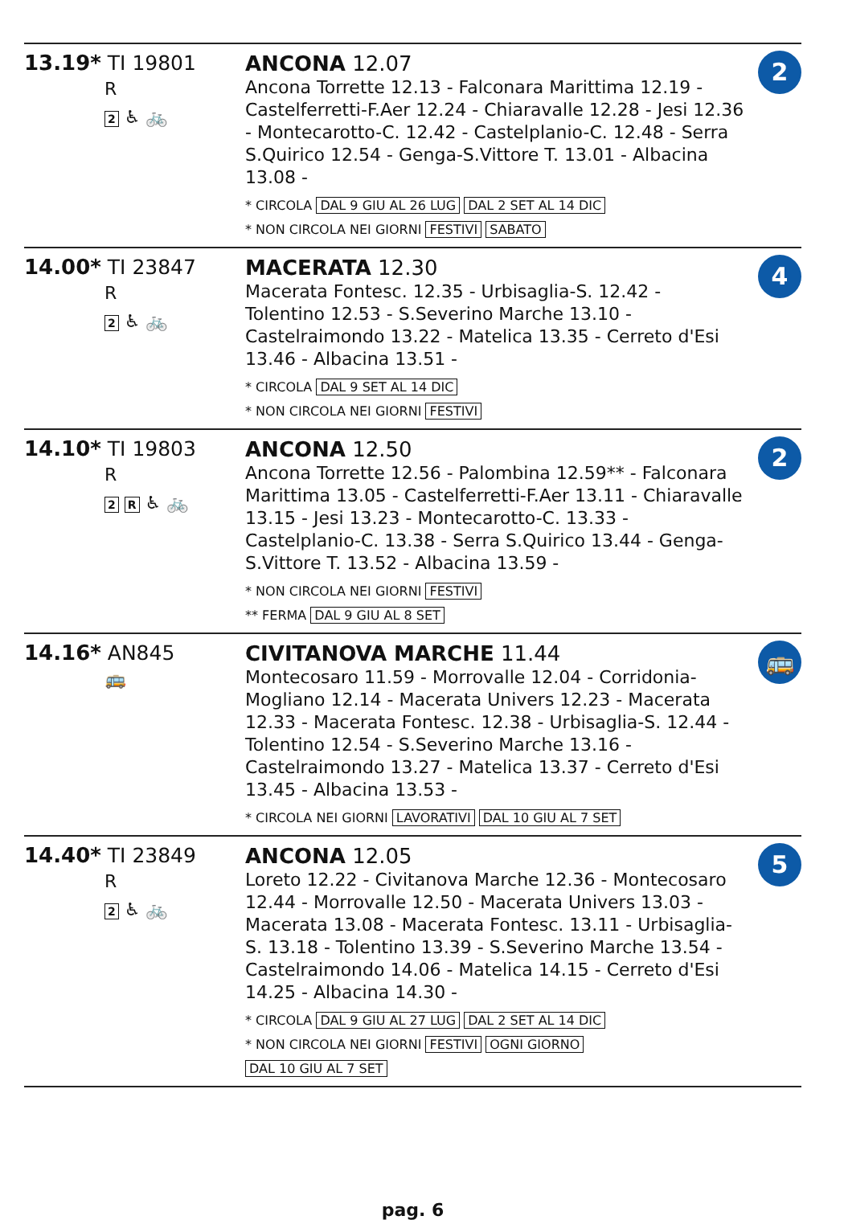| 13.19* TI 19801 R 2 ♿ 🚲 | ANCONA 12.07 Ancona Torrette 12.13 - Falconara Marittima 12.19 - Castelferretti-F.Aer 12.24 - Chiaravalle 12.28 - Jesi 12.36 - Montecarotto-C. 12.42 - Castelplanio-C. 12.48 - Serra S.Quirico 12.54 - Genga-S.Vittore T. 13.01 - Albacina 13.08 - * CIRCOLA DAL 9 GIU AL 26 LUG DAL 2 SET AL 14 DIC * NON CIRCOLA NEI GIORNI FESTIVI SABATO | 2 |
| 14.00* TI 23847 R 2 ♿ 🚲 | MACERATA 12.30 Macerata Fontesc. 12.35 - Urbisaglia-S. 12.42 - Tolentino 12.53 - S.Severino Marche 13.10 - Castelraimondo 13.22 - Matelica 13.35 - Cerreto d'Esi 13.46 - Albacina 13.51 - * CIRCOLA DAL 9 SET AL 14 DIC * NON CIRCOLA NEI GIORNI FESTIVI | 4 |
| 14.10* TI 19803 R 2 R ♿ 🚲 | ANCONA 12.50 Ancona Torrette 12.56 - Palombina 12.59** - Falconara Marittima 13.05 - Castelferretti-F.Aer 13.11 - Chiaravalle 13.15 - Jesi 13.23 - Montecarotto-C. 13.33 - Castelplanio-C. 13.38 - Serra S.Quirico 13.44 - Genga-S.Vittore T. 13.52 - Albacina 13.59 - * NON CIRCOLA NEI GIORNI FESTIVI ** FERMA DAL 9 GIU AL 8 SET | 2 |
| 14.16* AN845 🚌 | CIVITANOVA MARCHE 11.44 Montecosaro 11.59 - Morrovalle 12.04 - Corridonia-Mogliano 12.14 - Macerata Univers 12.23 - Macerata 12.33 - Macerata Fontesc. 12.38 - Urbisaglia-S. 12.44 - Tolentino 12.54 - S.Severino Marche 13.16 - Castelraimondo 13.27 - Matelica 13.37 - Cerreto d'Esi 13.45 - Albacina 13.53 - * CIRCOLA NEI GIORNI LAVORATIVI DAL 10 GIU AL 7 SET | 🚌 |
| 14.40* TI 23849 R 2 ♿ 🚲 | ANCONA 12.05 Loreto 12.22 - Civitanova Marche 12.36 - Montecosaro 12.44 - Morrovalle 12.50 - Macerata Univers 13.03 - Macerata 13.08 - Macerata Fontesc. 13.11 - Urbisaglia-S. 13.18 - Tolentino 13.39 - S.Severino Marche 13.54 - Castelraimondo 14.06 - Matelica 14.15 - Cerreto d'Esi 14.25 - Albacina 14.30 - * CIRCOLA DAL 9 GIU AL 27 LUG DAL 2 SET AL 14 DIC * NON CIRCOLA NEI GIORNI FESTIVI OGNI GIORNO DAL 10 GIU AL 7 SET | 5 |
pag. 6